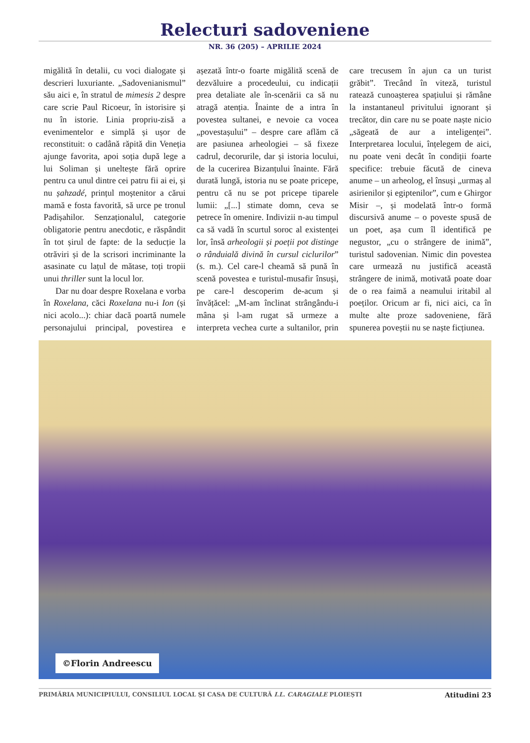Relecturi sadoveniene
NR. 36 (205) – APRILIE 2024
migălită în detalii, cu voci dialogate și descrieri luxuriante. „Sadovenianismul” său aici e, în stratul de mimesis 2 despre care scrie Paul Ricoeur, în istorisire și nu în istorie. Linia propriu-zisă a evenimentelor e simplă și ușor de reconstituit: o cadână răpită din Veneția ajunge favorita, apoi soția după lege a lui Soliman și uneltește fără oprire pentru ca unul dintre cei patru fii ai ei, și nu șahzadé, prințul moștenitor a cărui mamă e fosta favorită, să urce pe tronul Padișahilor. Senzaționalul, categorie obligatorie pentru anecdotic, e răspândit în tot șirul de fapte: de la seducție la otrăviri și de la scrisori incriminante la asasinate cu lațul de mătase, toți tropii unui thriller sunt la locul lor.
Dar nu doar despre Roxelana e vorba în Roxelana, căci Roxelana nu-i Ion (și nici acolo...): chiar dacă poartă numele personajului principal, povestirea e așezată într-o foarte migălită scenă de dezvăluire a procedeului, cu indicații prea detaliate ale în-scenării ca să nu atragă atenția. Înainte de a intra în povestea sultanei, e nevoie ca vocea „povestașului” – despre care aflăm că are pasiunea arheologiei – să fixeze cadrul, decorurile, dar și istoria locului, de la cucerirea Bizanțului înainte. Fără durată lungă, istoria nu se poate pricepe, pentru că nu se pot pricepe tiparele lumii: „[...] stimate domn, ceva se petrece în omenire. Indivizii n-au timpul ca să vadă în scurtul soroc al existenței lor, însă arheologii și poeții pot distinge o rânduială divină în cursul ciclurilor” (s. m.). Cel care-l cheamă să pună în scenă povestea e turistul-musafir însuși, pe care-l descoperim de-acum și învățăcel: „M-am înclinat strângându-i mâna și l-am rugat să urmeze a interpreta vechea curte a sultanilor, prin care trecusem în ajun ca un turist grăbit”. Trecând în viteză, turistul ratează cunoașterea spațiului și rămâne la instantaneul privitului ignorant și trecător, din care nu se poate naște nicio „săgeată de aur a inteligenței”. Interpretarea locului, înțelegem de aici, nu poate veni decât în condiții foarte specifice: trebuie făcută de cineva anume – un arheolog, el însuși „urmaș al asirienilor și egiptenilor”, cum e Ghirgor Misir –, și modelată într-o formă discursivă anume – o poveste spusă de un poet, așa cum îl identifică pe negustor, „cu o strângere de inimă”, turistul sadovenian. Nimic din povestea care urmează nu justifică această strângere de inimă, motivată poate doar de o rea faimă a neamului iritabil al poeților. Oricum ar fi, nici aici, ca în multe alte proze sadoveniene, fără spunerea poveștii nu se naște ficțiunea.
©Florin Andreescu
PRIMĂRIA MUNICIPIULUI, CONSILIUL LOCAL ȘI CASA DE CULTURĂ I.L. CARAGIALE PLOIEȘTI Atitudini 23